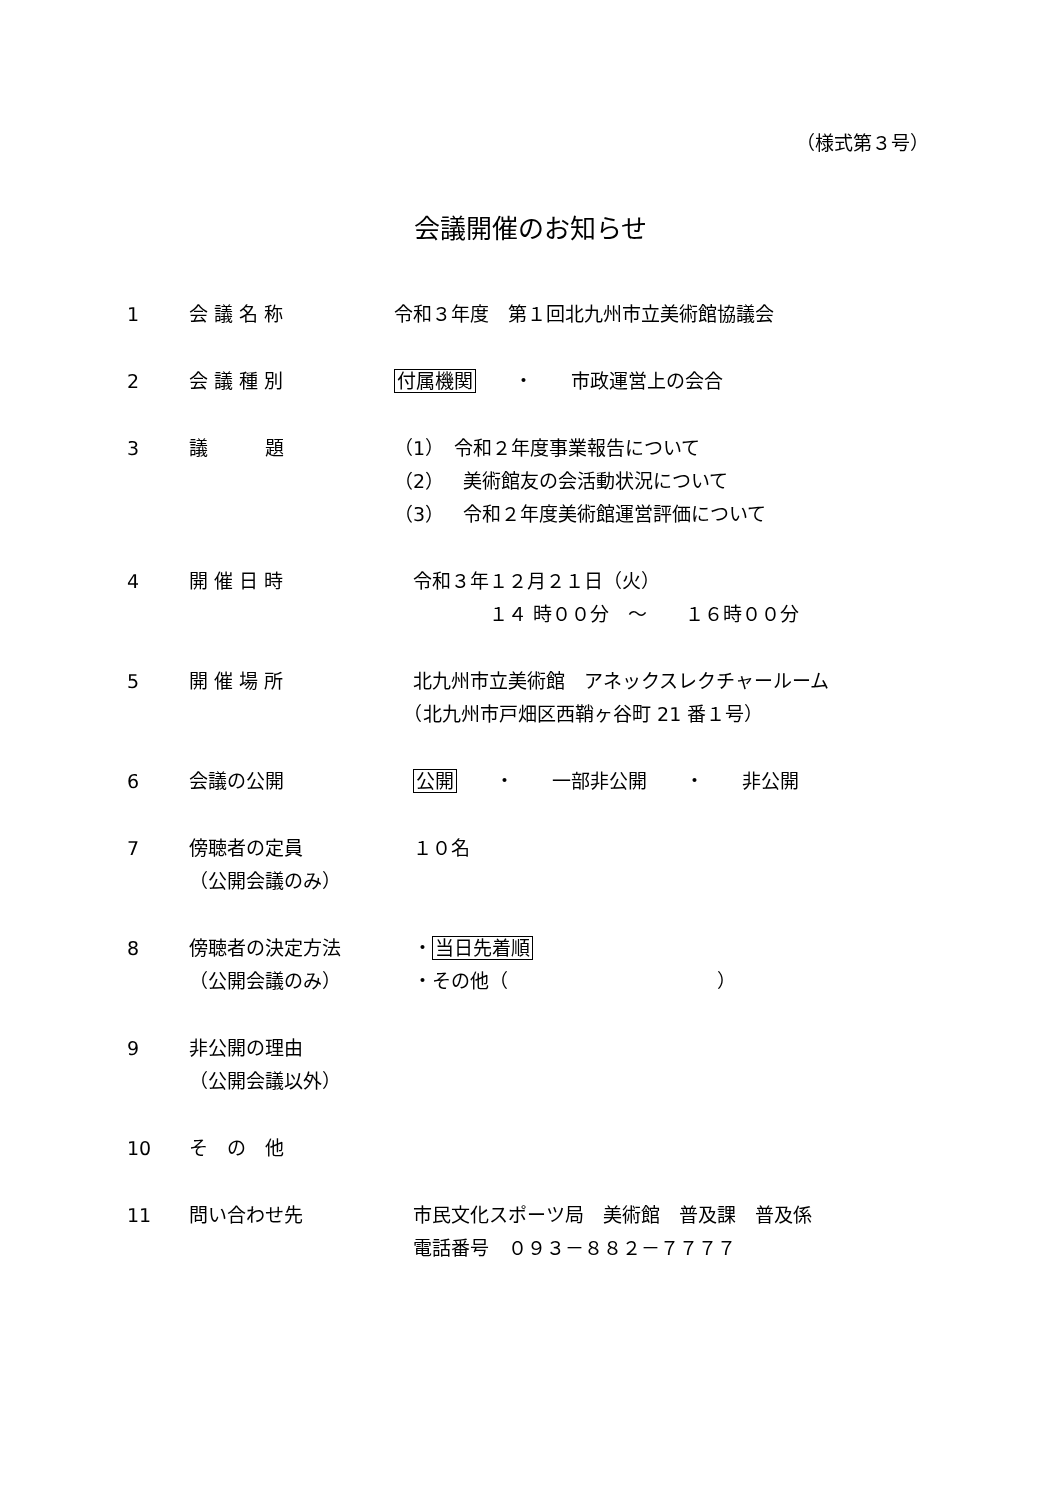（様式第３号）
会議開催のお知らせ
1 会 議 名 称 令和３年度　第１回北九州市立美術館協議会
2 会 議 種 別 付属機関　　・　　市政運営上の会合
3 議　　　題 （1）　令和２年度事業報告について
（2）　美術館友の会活動状況について
（3）　令和２年度美術館運営評価について
4 開 催 日 時 　令和３年１２月２１日（火）
　　　　　１４ 時００分　～　　１６時００分
5 開 催 場 所 　北九州市立美術館　アネックスレクチャールーム
　（北九州市戸畑区西鞘ヶ谷町 21 番１号）
6 会議の公開 公開　　・　　一部非公開　　・　　非公開
7 傍聴者の定員
（公開会議のみ）
　１０名
8 傍聴者の決定方法
（公開会議のみ）
　・当日先着順
　・その他（　　　　　　　　　　　）
9 非公開の理由
（公開会議以外）
10 そ　の　他
11 問い合わせ先 　市民文化スポーツ局　美術館　普及課　普及係
　電話番号　０９３－８８２－７７７７